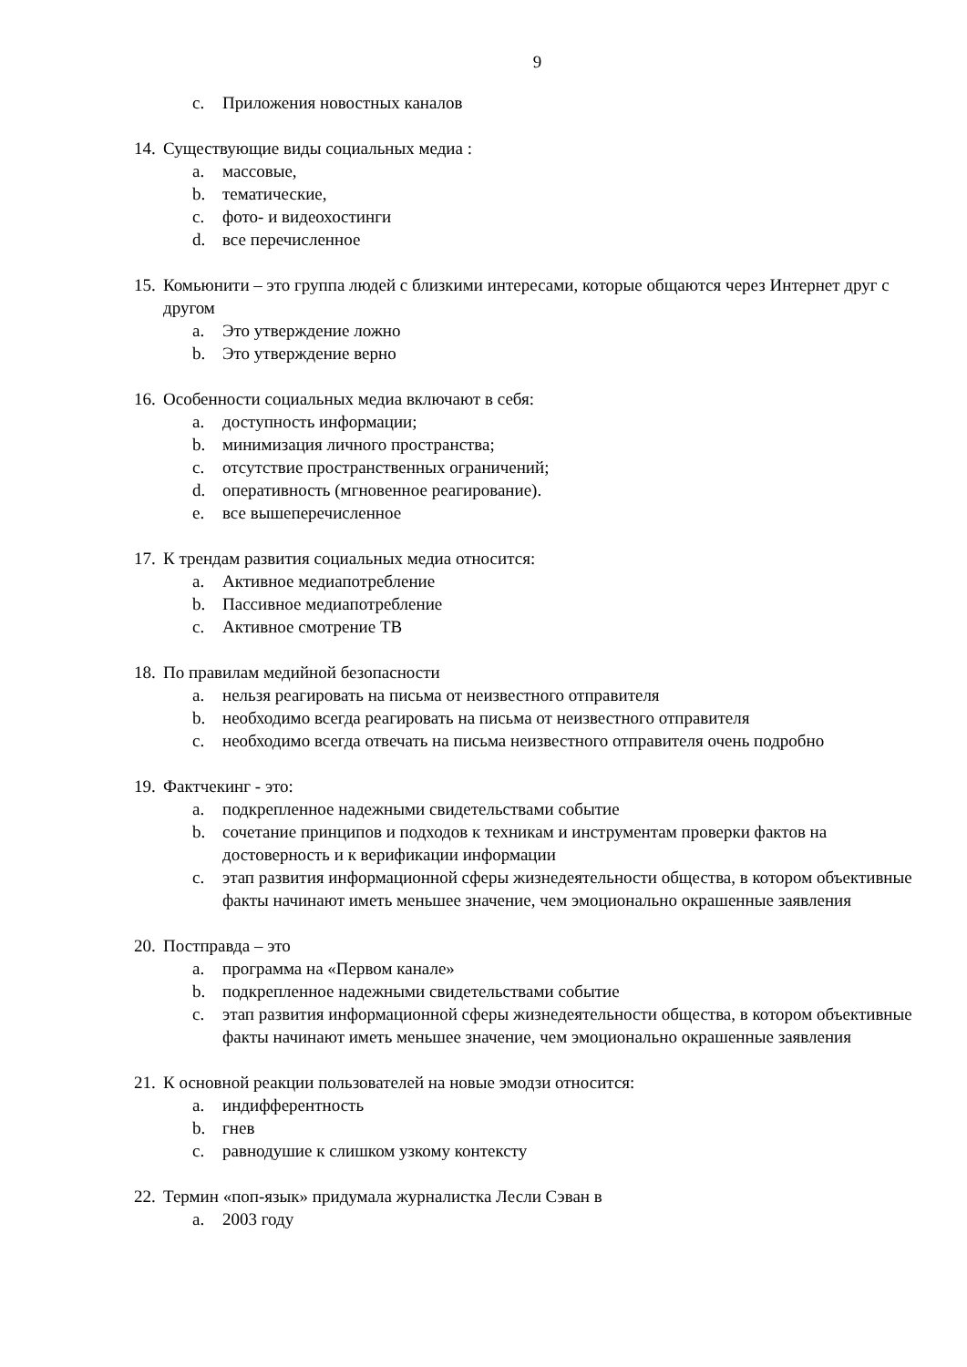9
c. Приложения новостных каналов
14. Существующие виды социальных медиа :
a. массовые,
b. тематические,
c. фото- и видеохостинги
d. все перечисленное
15. Комьюнити – это группа людей с близкими интересами, которые общаются через Интернет друг с другом
a. Это утверждение ложно
b. Это утверждение верно
16. Особенности социальных медиа включают в себя:
a. доступность информации;
b. минимизация личного пространства;
c. отсутствие пространственных ограничений;
d. оперативность (мгновенное реагирование).
e. все вышеперечисленное
17. К трендам развития социальных медиа относится:
a. Активное медиапотребление
b. Пассивное медиапотребление
c. Активное смотрение ТВ
18. По правилам медийной безопасности
a. нельзя реагировать на письма от неизвестного отправителя
b. необходимо всегда реагировать на письма от неизвестного отправителя
c. необходимо всегда отвечать на письма неизвестного отправителя очень подробно
19. Фактчекинг - это:
a. подкрепленное надежными свидетельствами событие
b. сочетание принципов и подходов к техникам и инструментам проверки фактов на достоверность и к верификации информации
c. этап развития информационной сферы жизнедеятельности общества, в котором объективные факты начинают иметь меньшее значение, чем эмоционально окрашенные заявления
20. Постправда – это
a. программа на «Первом канале»
b. подкрепленное надежными свидетельствами событие
c. этап развития информационной сферы жизнедеятельности общества, в котором объективные факты начинают иметь меньшее значение, чем эмоционально окрашенные заявления
21. К основной реакции пользователей на новые эмодзи относится:
a. индифферентность
b. гнев
c. равнодушие к слишком узкому контексту
22. Термин «поп-язык» придумала журналистка Лесли Сэван в
a. 2003 году